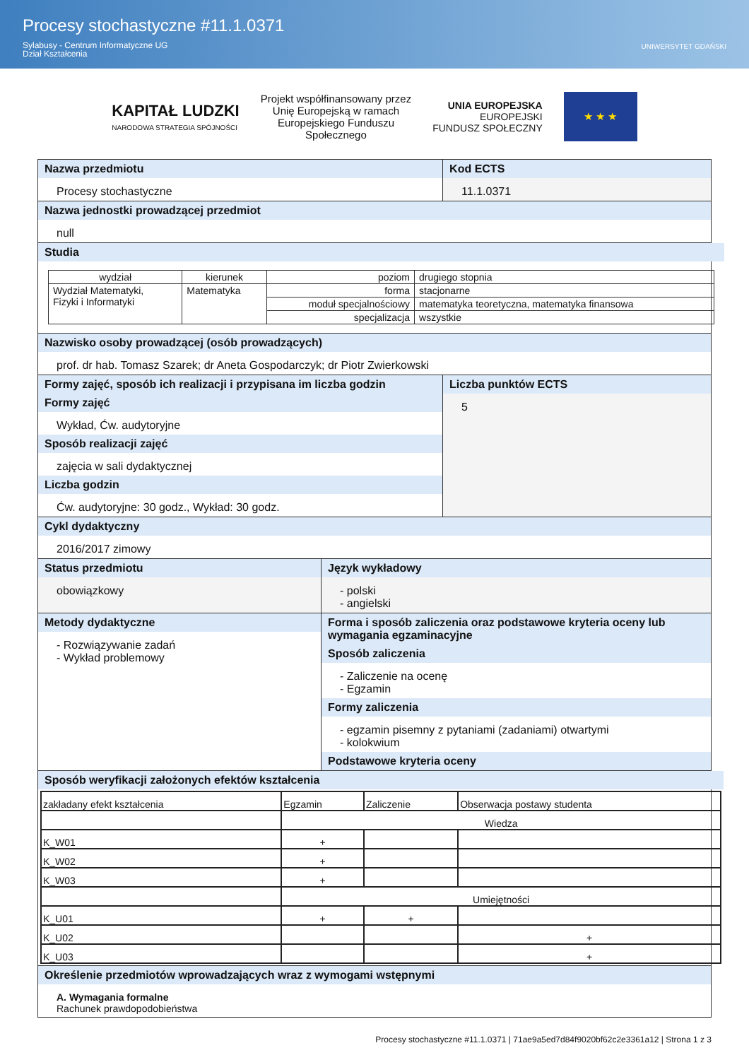Procesy stochastyczne #11.1.0371
Sylabusy - Centrum Informatyczne UG
Dział Kształcenia
UNIWERSYTET GDAŃSKI
KAPITAŁ LUDZKI
NARODOWA STRATEGIA SPÓJNOŚCI
Projekt współfinansowany przez
Unię Europejską w ramach
Europejskiego Funduszu
Społecznego
UNIA EUROPEJSKA
EUROPEJSKI
FUNDUSZ SPOŁECZNY
★ ★ ★
Nazwa przedmiotu
Procesy stochastyczne
Kod ECTS
11.1.0371
Nazwa jednostki prowadzącej przedmiot
null
Studia
| wydział | kierunek | poziom | drugiego stopnia |
| Wydział Matematyki, Fizyki i Informatyki | Matematyka | forma | stacjonarne |
| | | moduł specjalnościowy | matematyka teoretyczna, matematyka finansowa |
| | | specjalizacja | wszystkie |
Nazwisko osoby prowadzącej (osób prowadzących)
prof. dr hab. Tomasz Szarek; dr Aneta Gospodarczyk; dr Piotr Zwierkowski
Formy zajęć, sposób ich realizacji i przypisana im liczba godzin
Formy zajęć
Wykład, Ćw. audytoryjne
Sposób realizacji zajęć
zajęcia w sali dydaktycznej
Liczba godzin
Ćw. audytoryjne: 30 godz., Wykład: 30 godz.
Liczba punktów ECTS
5
Cykl dydaktyczny
2016/2017 zimowy
Status przedmiotu
obowiązkowy
Język wykładowy
- polski
- angielski
Metody dydaktyczne
- Rozwiązywanie zadań
- Wykład problemowy
Forma i sposób zaliczenia oraz podstawowe kryteria oceny lub wymagania egzaminacyjne
Sposób zaliczenia
- Zaliczenie na ocenę
- Egzamin
Formy zaliczenia
- egzamin pisemny z pytaniami (zadaniami) otwartymi
- kolokwium
Podstawowe kryteria oceny
Sposób weryfikacji założonych efektów kształcenia
| zakładany efekt kształcenia | Egzamin | Zaliczenie | Obserwacja postawy studenta |
| | Wiedza | | |
| K_W01 | + | | |
| K_W02 | + | | |
| K_W03 | + | | |
| | Umiejętności | | |
| K_U01 | + | + | |
| K_U02 | | | + |
| K_U03 | | | + |
Określenie przedmiotów wprowadzających wraz z wymogami wstępnymi
A. Wymagania formalne
Rachunek prawdopodobieństwa
Procesy stochastyczne #11.1.0371 | 71ae9a5ed7d84f9020bf62c2e3361a12 | Strona 1 z 3